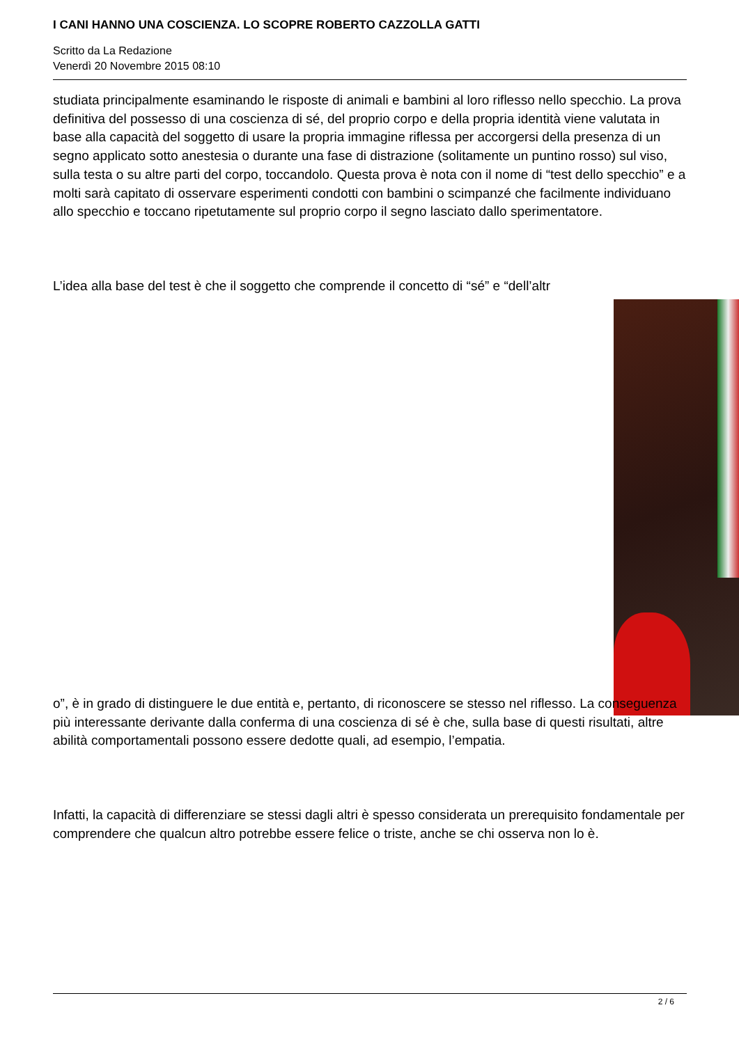I CANI HANNO UNA COSCIENZA. LO SCOPRE ROBERTO CAZZOLLA GATTI
Scritto da La Redazione
Venerdì 20 Novembre 2015 08:10
studiata principalmente esaminando le risposte di animali e bambini al loro riflesso nello specchio. La prova definitiva del possesso di una coscienza di sé, del proprio corpo e della propria identità viene valutata in base alla capacità del soggetto di usare la propria immagine riflessa per accorgersi della presenza di un segno applicato sotto anestesia o durante una fase di distrazione (solitamente un puntino rosso) sul viso, sulla testa o su altre parti del corpo, toccandolo. Questa prova è nota con il nome di “test dello specchio” e a molti sarà capitato di osservare esperimenti condotti con bambini o scimpanzé che facilmente individuano allo specchio e toccano ripetutamente sul proprio corpo il segno lasciato dallo sperimentatore.
L’idea alla base del test è che il soggetto che comprende il concetto di “sé” e “dell’altr
o”, è in grado di distinguere le due entità e, pertanto, di riconoscere se stesso nel riflesso. La conseguenza più interessante derivante dalla conferma di una coscienza di sé è che, sulla base di questi risultati, altre abilità comportamentali possono essere dedotte quali, ad esempio, l’empatia.
Infatti, la capacità di differenziare se stessi dagli altri è spesso considerata un prerequisito fondamentale per comprendere che qualcun altro potrebbe essere felice o triste, anche se chi osserva non lo è.
2 / 6